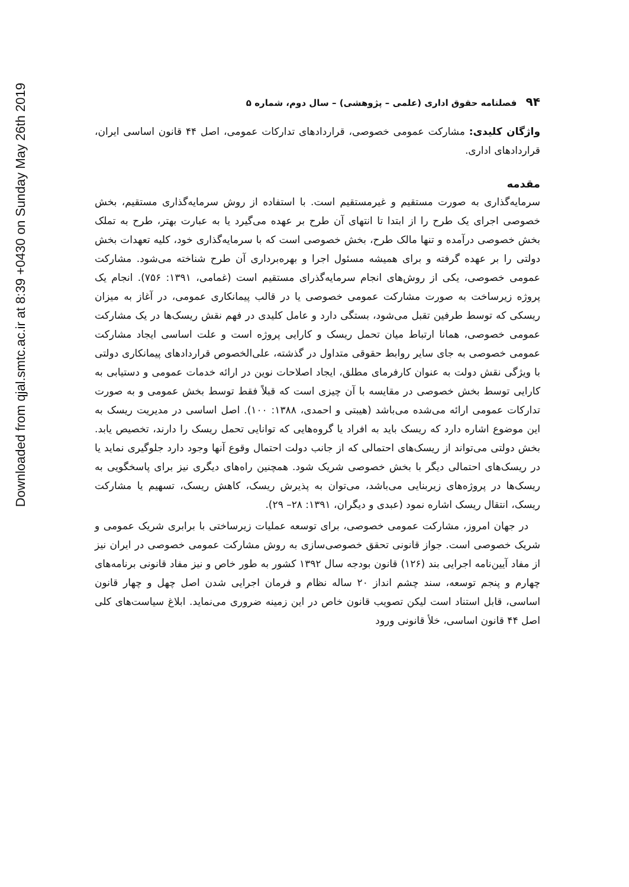Downloaded from qjal.smtc.ac.ir at 8:39 +0430 on Sunday May 26th 2019
۹۴ فصلنامه حقوق اداری (علمی – پژوهشی) – سال دوم، شماره ۵
واژگان کلیدی: مشارکت عمومی خصوصی، قراردادهای تدارکات عمومی، اصل ۴۴ قانون اساسی ایران، قراردادهای اداری.
مقدمه
سرمایه‌گذاری به صورت مستقیم و غیرمستقیم است. با استفاده از روش سرمایه‌گذاری مستقیم، بخش خصوصی اجرای یک طرح را از ابتدا تا انتهای آن طرح بر عهده می‌گیرد یا به عبارت بهتر، طرح به تملک بخش خصوصی درآمده و تنها مالک طرح، بخش خصوصی است که با سرمایه‌گذاری خود، کلیه تعهدات بخش دولتی را بر عهده گرفته و برای همیشه مسئول اجرا و بهره‌برداری آن طرح شناخته می‌شود. مشارکت عمومی خصوصی، یکی از روش‌های انجام سرمایه‌گذرای مستقیم است (غمامی، ۱۳۹۱: ۷۵۶). انجام یک پروژه زیرساخت به صورت مشارکت عمومی خصوصی یا در قالب پیمانکاری عمومی، در آغاز به میزان ریسکی که توسط طرفین تقبل می‌شود، بستگی دارد و عامل کلیدی در فهم نقش ریسک‌ها در یک مشارکت عمومی خصوصی، همانا ارتباط میان تحمل ریسک و کارایی پروژه است و علت اساسی ایجاد مشارکت عمومی خصوصی به جای سایر روابط حقوقی متداول در گذشته، علی‌الخصوص قراردادهای پیمانکاری دولتی با ویژگی نقش دولت به عنوان کارفرمای مطلق، ایجاد اصلاحات نوین در ارائه خدمات عمومی و دستیابی به کارایی توسط بخش خصوصی در مقایسه با آن چیزی است که قبلاً فقط توسط بخش عمومی و به صورت تدارکات عمومی ارائه می‌شده می‌باشد (هیبتی و احمدی، ۱۳۸۸: ۱۰۰). اصل اساسی در مدیریت ریسک به این موضوع اشاره دارد که ریسک باید به افراد یا گروه‌هایی که توانایی تحمل ریسک را دارند، تخصیص یابد. بخش دولتی می‌تواند از ریسک‌های احتمالی که از جانب دولت احتمال وقوع آنها وجود دارد جلوگیری نماید یا در ریسک‌های احتمالی دیگر با بخش خصوصی شریک شود. همچنین راه‌های دیگری نیز برای پاسخگویی به ریسک‌ها در پروژه‌های زیربنایی می‌باشد، می‌توان به پذیرش ریسک، کاهش ریسک، تسهیم یا مشارکت ریسک، انتقال ریسک اشاره نمود (عبدی و دیگران، ۱۳۹۱: ۲۸– ۲۹).
در جهان امروز، مشارکت عمومی خصوصی، برای توسعه عملیات زیرساختی با برابری شریک عمومی و شریک خصوصی است. جواز قانونی تحقق خصوصی‌سازی به روش مشارکت عمومی خصوصی در ایران نیز از مفاد آیین‌نامه اجرایی بند (۱۲۶) قانون بودجه سال ۱۳۹۲ کشور به طور خاص و نیز مفاد قانونی برنامه‌های چهارم و پنجم توسعه، سند چشم انداز ۲۰ ساله نظام و فرمان اجرایی شدن اصل چهل و چهار قانون اساسی، قابل استناد است لیکن تصویب قانون خاص در این زمینه ضروری می‌نماید. ابلاغ سیاست‌های کلی اصل ۴۴ قانون اساسی، خلأ قانونی ورود